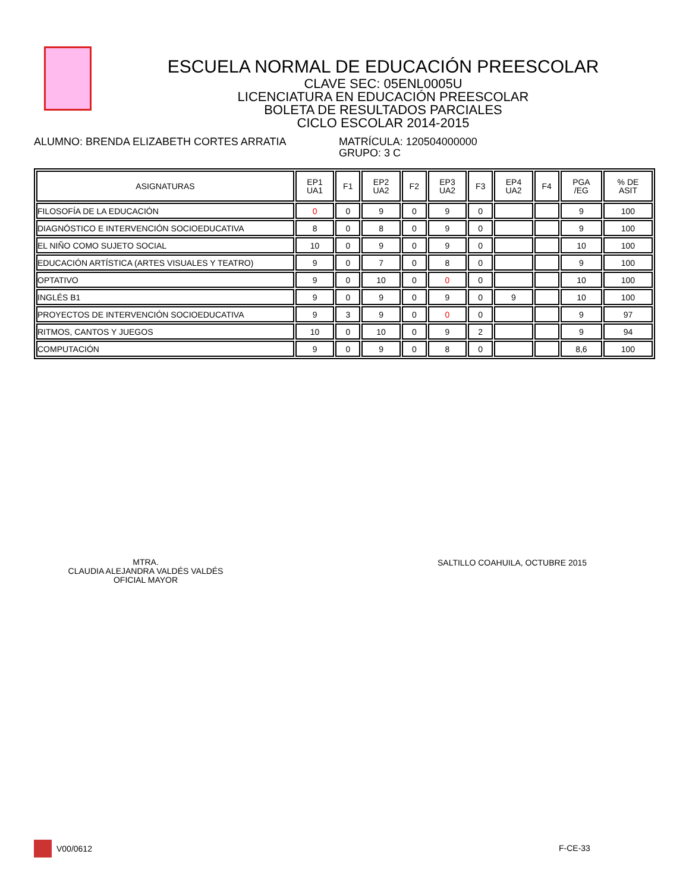ESCUELA NORMAL DE EDUCACIÓN PREESCOLAR
CLAVE SEC: 05ENL0005U
LICENCIATURA EN EDUCACIÓN PREESCOLAR
BOLETA DE RESULTADOS PARCIALES
CICLO ESCOLAR 2014-2015
ALUMNO: BRENDA ELIZABETH CORTES ARRATIA MATRÍCULA: 120504000000
GRUPO: 3 C
| ASIGNATURAS | EP1 UA1 | F1 | EP2 UA2 | F2 | EP3 UA2 | F3 | EP4 UA2 | F4 | PGA /EG | % DE ASIT |
| --- | --- | --- | --- | --- | --- | --- | --- | --- | --- | --- |
| FILOSOFÍA DE LA EDUCACIÓN | 0 | 0 | 9 | 0 | 9 | 0 | | | 9 | 100 |
| DIAGNÓSTICO E INTERVENCIÓN SOCIOEDUCATIVA | 8 | 0 | 8 | 0 | 9 | 0 | | | 9 | 100 |
| EL NIÑO COMO SUJETO SOCIAL | 10 | 0 | 9 | 0 | 9 | 0 | | | 10 | 100 |
| EDUCACIÓN ARTÍSTICA (ARTES VISUALES Y TEATRO) | 9 | 0 | 7 | 0 | 8 | 0 | | | 9 | 100 |
| OPTATIVO | 9 | 0 | 10 | 0 | 0 | 0 | | | 10 | 100 |
| INGLÉS B1 | 9 | 0 | 9 | 0 | 9 | 0 | 9 | | 10 | 100 |
| PROYECTOS DE INTERVENCIÓN SOCIOEDUCATIVA | 9 | 3 | 9 | 0 | 0 | 0 | | | 9 | 97 |
| RITMOS, CANTOS Y JUEGOS | 10 | 0 | 10 | 0 | 9 | 2 | | | 9 | 94 |
| COMPUTACIÓN | 9 | 0 | 9 | 0 | 8 | 0 | | | 8,6 | 100 |
MTRA.
CLAUDIA ALEJANDRA VALDÉS VALDÉS
OFICIAL MAYOR
SALTILLO COAHUILA, OCTUBRE 2015
V00/0612 F-CE-33